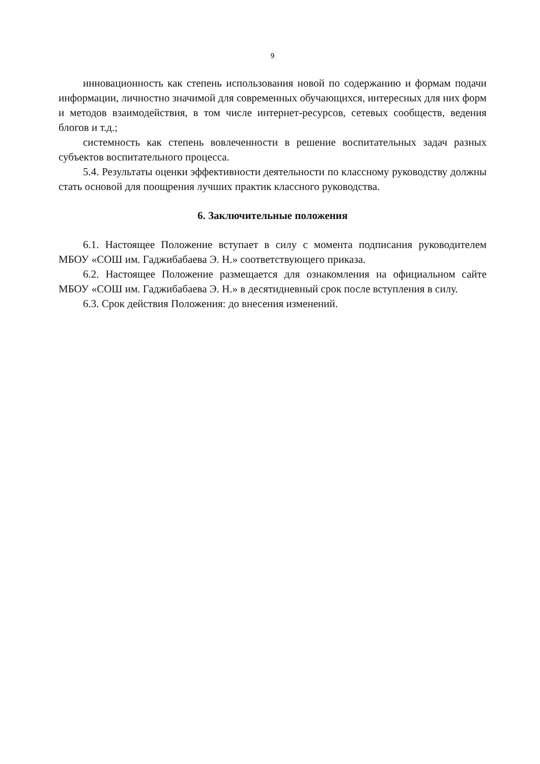9
инновационность как степень использования новой по содержанию и формам подачи информации, личностно значимой для современных обучающихся, интересных для них форм и методов взаимодействия, в том числе интернет-ресурсов, сетевых сообществ, ведения блогов и т.д.;
системность как степень вовлеченности в решение воспитательных задач разных субъектов воспитательного процесса.
5.4. Результаты оценки эффективности деятельности по классному руководству должны стать основой для поощрения лучших практик классного руководства.
6. Заключительные положения
6.1. Настоящее Положение вступает в силу с момента подписания руководителем МБОУ «СОШ им. Гаджибабаева Э. Н.» соответствующего приказа.
6.2. Настоящее Положение размещается для ознакомления на официальном сайте МБОУ «СОШ им. Гаджибабаева Э. Н.» в десятидневный срок после вступления в силу.
6.3. Срок действия Положения: до внесения изменений.